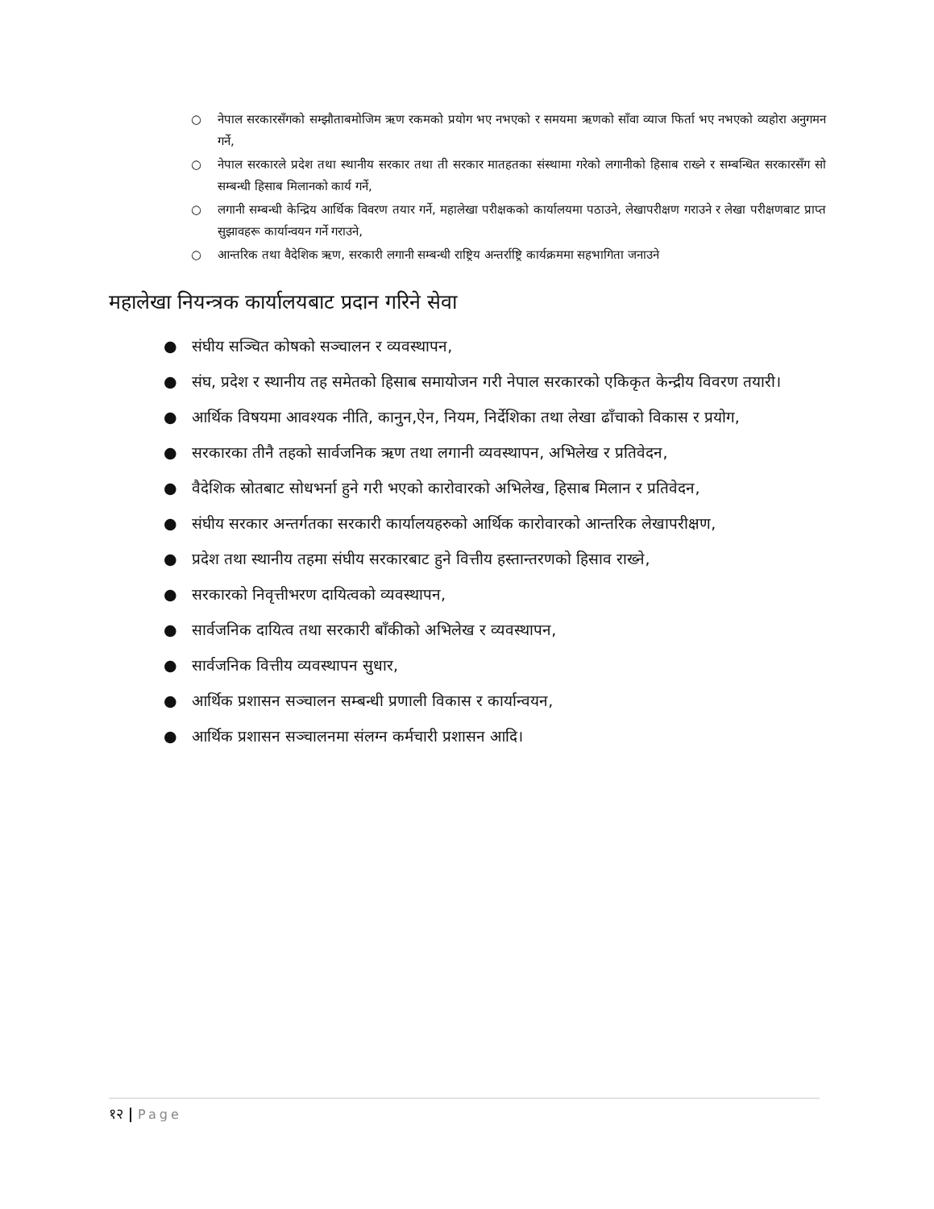○ नेपाल सरकारसँगको सम्झौताबमोजिम ऋण रकमको प्रयोग भए नभएको र समयमा ऋणको साँवा व्याज फिर्ता भए नभएको व्यहोरा अनुगमन गर्ने,
○ नेपाल सरकारले प्रदेश तथा स्थानीय सरकार तथा ती सरकार मातहतका संस्थामा गरेको लगानीको हिसाब राख्ने र सम्बन्धित सरकारसँग सो सम्बन्धी हिसाब मिलानको कार्य गर्ने,
○ लगानी सम्बन्धी केन्द्रिय आर्थिक विवरण तयार गर्ने, महालेखा परीक्षकको कार्यालयमा पठाउने, लेखापरीक्षण गराउने र लेखा परीक्षणबाट प्राप्त सुझावहरू कार्यान्वयन गर्ने गराउने,
○ आन्तरिक तथा वैदेशिक ऋण, सरकारी लगानी सम्बन्धी राष्ट्रिय अन्तर्राष्ट्रि कार्यक्रममा सहभागिता जनाउने
महालेखा नियन्त्रक कार्यालयबाट प्रदान गरिने सेवा
● संघीय सञ्चित कोषको सञ्चालन र व्यवस्थापन,
● संघ, प्रदेश र स्थानीय तह समेतको हिसाब समायोजन गरी नेपाल सरकारको एकिकृत केन्द्रीय विवरण तयारी।
● आर्थिक विषयमा आवश्यक नीति, कानुन,ऐन, नियम, निर्देशिका तथा लेखा ढाँचाको विकास र प्रयोग,
● सरकारका तीनै तहको सार्वजनिक ऋण तथा लगानी व्यवस्थापन, अभिलेख र प्रतिवेदन,
● वैदेशिक स्रोतबाट सोधभर्ना हुने गरी भएको कारोवारको अभिलेख, हिसाब मिलान र प्रतिवेदन,
● संघीय सरकार अन्तर्गतका सरकारी कार्यालयहरुको आर्थिक कारोवारको आन्तरिक लेखापरीक्षण,
● प्रदेश तथा स्थानीय तहमा संघीय सरकारबाट हुने वित्तीय हस्तान्तरणको हिसाव राख्ने,
● सरकारको निवृत्तीभरण दायित्वको व्यवस्थापन,
● सार्वजनिक दायित्व तथा सरकारी बाँकीको अभिलेख र व्यवस्थापन,
● सार्वजनिक वित्तीय व्यवस्थापन सुधार,
● आर्थिक प्रशासन सञ्चालन सम्बन्धी प्रणाली विकास र कार्यान्वयन,
● आर्थिक प्रशासन सञ्चालनमा संलग्न कर्मचारी प्रशासन आदि।
१२ | Page